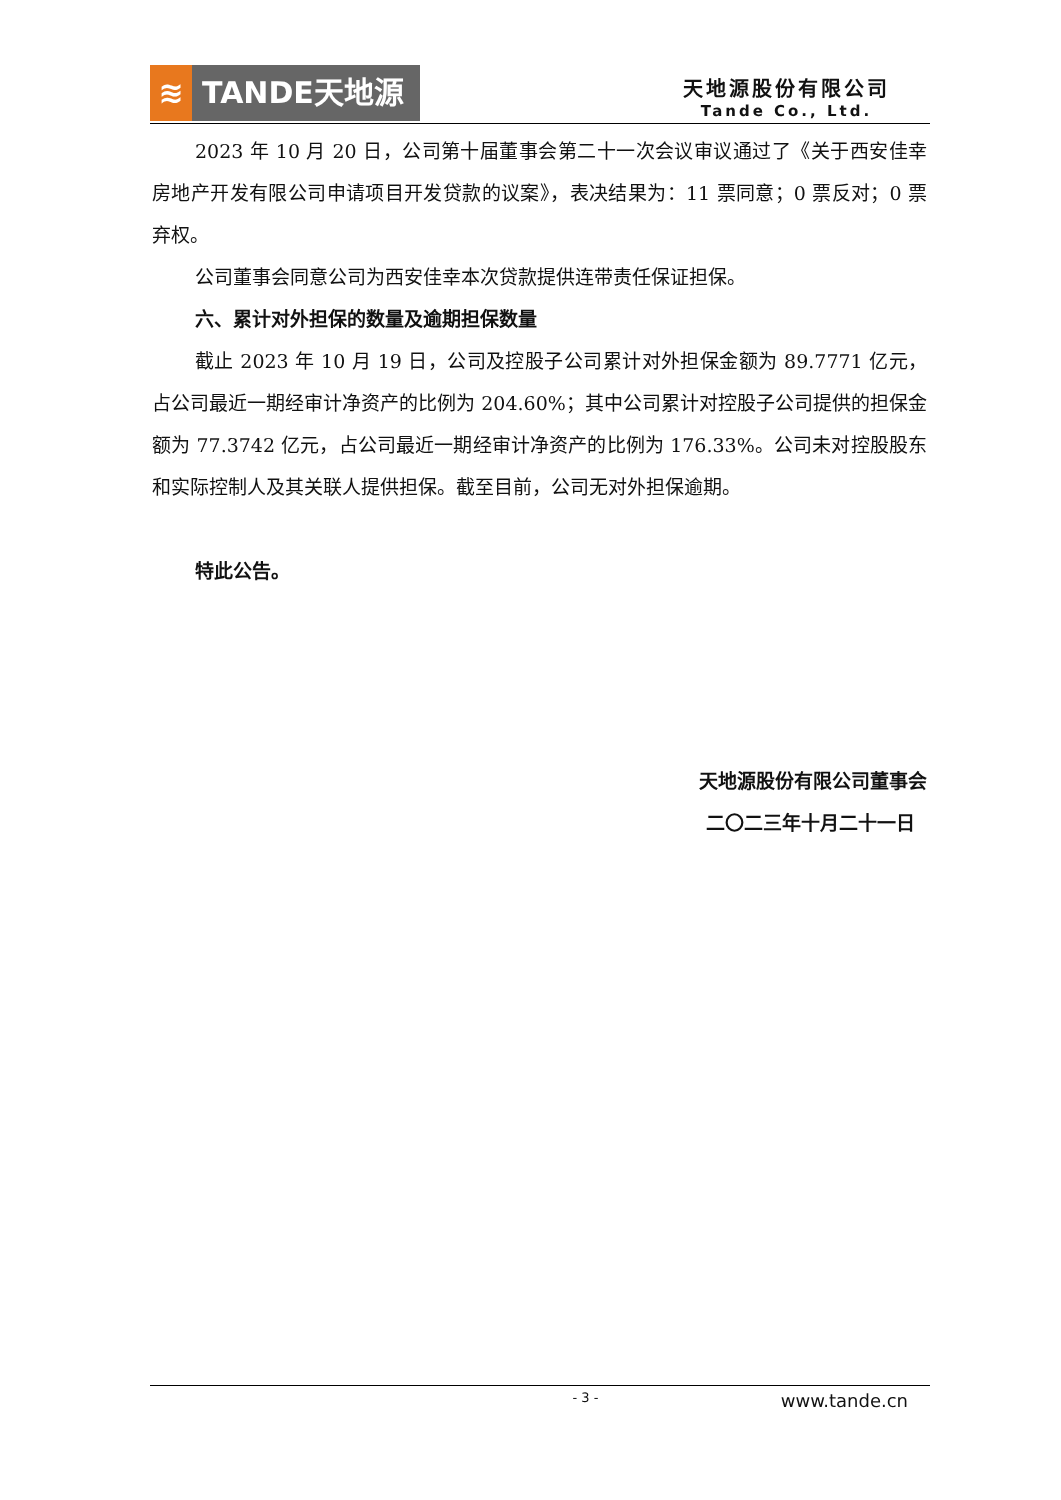≋ TANDE天地源
天地源股份有限公司
Tande Co., Ltd.
2023 年 10 月 20 日，公司第十届董事会第二十一次会议审议通过了《关于西安佳幸房地产开发有限公司申请项目开发贷款的议案》，表决结果为：11 票同意；0 票反对；0 票弃权。
公司董事会同意公司为西安佳幸本次贷款提供连带责任保证担保。
六、累计对外担保的数量及逾期担保数量
截止 2023 年 10 月 19 日，公司及控股子公司累计对外担保金额为 89.7771 亿元，占公司最近一期经审计净资产的比例为 204.60%；其中公司累计对控股子公司提供的担保金额为 77.3742 亿元，占公司最近一期经审计净资产的比例为 176.33%。公司未对控股股东和实际控制人及其关联人提供担保。截至目前，公司无对外担保逾期。
特此公告。
天地源股份有限公司董事会
二〇二三年十月二十一日
- 3 - www.tande.cn